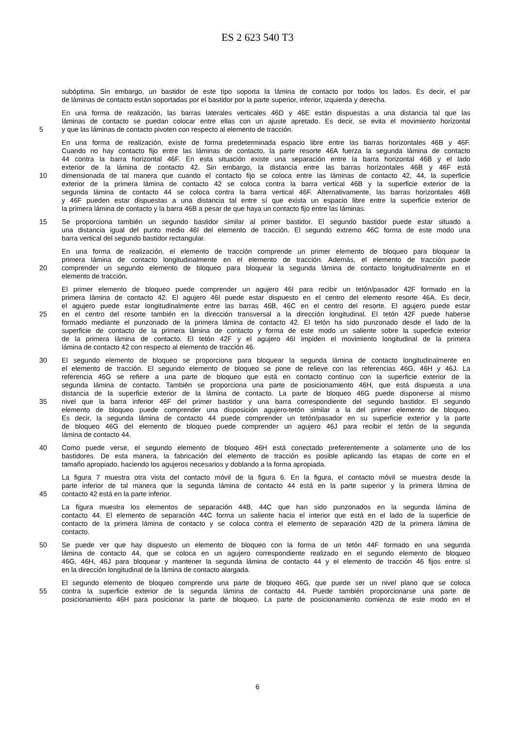ES 2 623 540 T3
subóptima. Sin embargo, un bastidor de este tipo soporta la lámina de contacto por todos los lados. Es decir, el par
de láminas de contacto están soportadas por el bastidor por la parte superior, inferior, izquierda y derecha.
En una forma de realización, las barras laterales verticales 46D y 46E están dispuestas a una distancia tal que las
láminas de contacto se puedan colocar entre ellas con un ajuste apretado. Es decir, se evita el movimiento horizontal
5 y que las láminas de contacto pivoten con respecto al elemento de tracción.
En una forma de realización, existe de forma predeterminada espacio libre entre las barras horizontales 46B y 46F.
Cuando no hay contacto fijo entre las láminas de contacto, la parte resorte 46A fuerza la segunda lámina de contacto
44 contra la barra horizontal 46F. En esta situación existe una separación entre la barra horizontal 46B y el lado
exterior de la lámina de contacto 42. Sin embargo, la distancia entre las barras horizontales 46B y 46F está
10 dimensionada de tal manera que cuando el contacto fijo se coloca entre las láminas de contacto 42, 44, la superficie
exterior de la primera lámina de contacto 42 se coloca contra la barra vertical 46B y la superficie exterior de la
segunda lámina de contacto 44 se coloca contra la barra vertical 46F. Alternativamente, las barras horizontales 46B
y 46F pueden estar dispuestas a una distancia tal entre sí que exista un espacio libre entre la superficie exterior de
la primera lámina de contacto y la barra 46B a pesar de que haya un contacto fijo entre las láminas.
15 Se proporciona también un segundo bastidor similar al primer bastidor. El segundo bastidor puede estar situado a
una distancia igual del punto medio 46I del elemento de tracción. El segundo extremo 46C forma de este modo una
barra vertical del segundo bastidor rectangular.
En una forma de realización, el elemento de tracción comprende un primer elemento de bloqueo para bloquear la
primera lámina de contacto longitudinalmente en el elemento de tracción. Además, el elemento de tracción puede
20 comprender un segundo elemento de bloqueo para bloquear la segunda lámina de contacto longitudinalmente en el
elemento de tracción.
El primer elemento de bloqueo puede comprender un agujero 46I para recibir un tetón/pasador 42F formado en la
primera lámina de contacto 42. El agujero 46I puede estar dispuesto en el centro del elemento resorte 46A. Es decir,
el agujero puede estar longitudinalmente entre las barras 46B, 46C en el centro del resorte. El agujero puede estar
25 en el centro del resorte también en la dirección transversal a la dirección longitudinal. El tetón 42F puede haberse
formado mediante el punzonado de la primera lámina de contacto 42. El tetón ha sido punzonado desde el lado de la
superficie de contacto de la primera lámina de contacto y forma de este modo un saliente sobre la superficie exterior
de la primera lámina de contacto. El tetón 42F y el agujero 46I impiden el movimiento longitudinal de la primera
lámina de contacto 42 con respecto al elemento de tracción 46.
30 El segundo elemento de bloqueo se proporciona para bloquear la segunda lámina de contacto longitudinalmente en
el elemento de tracción. El segundo elemento de bloqueo se pone de relieve con las referencias 46G, 46H y 46J. La
referencia 46G se refiere a una parte de bloqueo que está en contacto continuo con la superficie exterior de la
segunda lámina de contacto. También se proporciona una parte de posicionamiento 46H, que está dispuesta a una
distancia de la superficie exterior de la lámina de contacto. La parte de bloqueo 46G puede disponerse al mismo
35 nivel que la barra inferior 46F del primer bastidor y una barra correspondiente del segundo bastidor. El segundo
elemento de bloqueo puede comprender una disposición agujero-tetón similar a la del primer elemento de bloqueo.
Es decir, la segunda lámina de contacto 44 puede comprender un tetón/pasador en su superficie exterior y la parte
de bloqueo 46G del elemento de bloqueo puede comprender un agujero 46J para recibir el tetón de la segunda
lámina de contacto 44.
40 Como puede verse, el segundo elemento de bloqueo 46H está conectado preferentemente a solamente uno de los
bastidores. De esta manera, la fabricación del elemento de tracción es posible aplicando las etapas de corte en el
tamaño apropiado, haciendo los agujeros necesarios y doblando a la forma apropiada.
La figura 7 muestra otra vista del contacto móvil de la figura 6. En la figura, el contacto móvil se muestra desde la
parte inferior de tal manera que la segunda lámina de contacto 44 está en la parte superior y la primera lámina de
45 contacto 42 está en la parte inferior.
La figura muestra los elementos de separación 44B, 44C que han sido punzonados en la segunda lámina de
contacto 44. El elemento de separación 44C forma un saliente hacia el interior que está en el lado de la superficie de
contacto de la primera lámina de contacto y se coloca contra el elemento de separación 42D de la primera lámina de
contacto.
50 Se puede ver que hay dispuesto un elemento de bloqueo con la forma de un tetón 44F formado en una segunda
lámina de contacto 44, que se coloca en un agujero correspondiente realizado en el segundo elemento de bloqueo
46G, 46H, 46J para bloquear y mantener la segunda lámina de contacto 44 y el elemento de tracción 46 fijos entre sí
en la dirección longitudinal de la lámina de contacto alargada.
El segundo elemento de bloqueo comprende una parte de bloqueo 46G, que puede ser un nivel plano que se coloca
55 contra la superficie exterior de la segunda lámina de contacto 44. Puede también proporcionarse una parte de
posicionamiento 46H para posicionar la parte de bloqueo. La parte de posicionamiento comienza de este modo en el
6